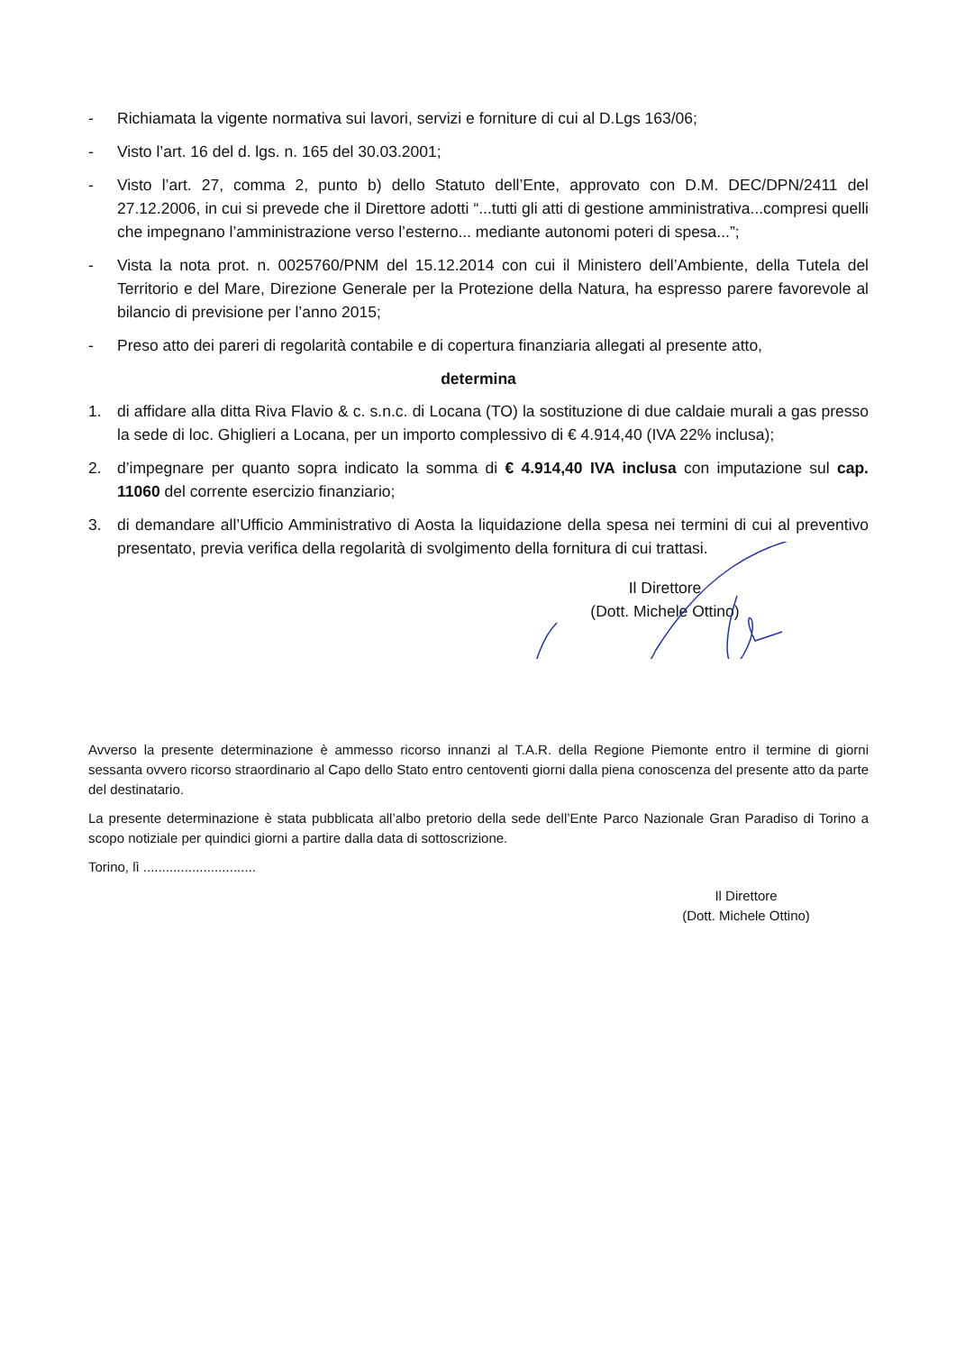- Richiamata la vigente normativa sui lavori, servizi e forniture di cui al D.Lgs 163/06;
- Visto l’art. 16 del d. lgs. n. 165 del 30.03.2001;
- Visto l’art. 27, comma 2, punto b) dello Statuto dell’Ente, approvato con D.M. DEC/DPN/2411 del 27.12.2006, in cui si prevede che il Direttore adotti “...tutti gli atti di gestione amministrativa...compresi quelli che impegnano l’amministrazione verso l’esterno... mediante autonomi poteri di spesa...”;
- Vista la nota prot. n. 0025760/PNM del 15.12.2014 con cui il Ministero dell’Ambiente, della Tutela del Territorio e del Mare, Direzione Generale per la Protezione della Natura, ha espresso parere favorevole al bilancio di previsione per l’anno 2015;
- Preso atto dei pareri di regolarità contabile e di copertura finanziaria allegati al presente atto,
determina
1. di affidare alla ditta Riva Flavio & c. s.n.c. di Locana (TO) la sostituzione di due caldaie murali a gas presso la sede di loc. Ghiglieri a Locana, per un importo complessivo di € 4.914,40 (IVA 22% inclusa);
2. d’impegnare per quanto sopra indicato la somma di € 4.914,40 IVA inclusa con imputazione sul cap. 11060 del corrente esercizio finanziario;
3. di demandare all’Ufficio Amministrativo di Aosta la liquidazione della spesa nei termini di cui al preventivo presentato, previa verifica della regolarità di svolgimento della fornitura di cui trattasi.
Il Direttore
(Dott. Michele Ottino)
Avverso la presente determinazione è ammesso ricorso innanzi al T.A.R. della Regione Piemonte entro il termine di giorni sessanta ovvero ricorso straordinario al Capo dello Stato entro centoventi giorni dalla piena conoscenza del presente atto da parte del destinatario.
La presente determinazione è stata pubblicata all’albo pretorio della sede dell’Ente Parco Nazionale Gran Paradiso di Torino a scopo notiziale per quindici giorni a partire dalla data di sottoscrizione.
Torino, lì ..............................
Il Direttore
(Dott. Michele Ottino)